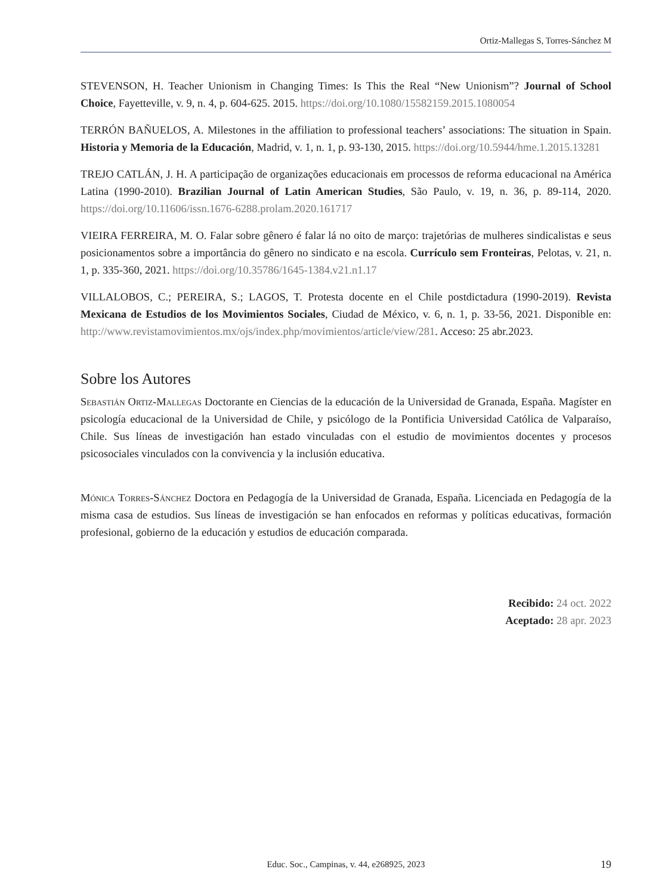Ortiz-Mallegas S, Torres-Sánchez M
STEVENSON, H. Teacher Unionism in Changing Times: Is This the Real “New Unionism”? Journal of School Choice, Fayetteville, v. 9, n. 4, p. 604-625. 2015. https://doi.org/10.1080/15582159.2015.1080054
TERRÓN BAÑUELOS, A. Milestones in the affiliation to professional teachers’ associations: The situation in Spain. Historia y Memoria de la Educación, Madrid, v. 1, n. 1, p. 93-130, 2015. https://doi.org/10.5944/hme.1.2015.13281
TREJO CATLÁN, J. H. A participação de organizações educacionais em processos de reforma educacional na América Latina (1990-2010). Brazilian Journal of Latin American Studies, São Paulo, v. 19, n. 36, p. 89-114, 2020. https://doi.org/10.11606/issn.1676-6288.prolam.2020.161717
VIEIRA FERREIRA, M. O. Falar sobre gênero é falar lá no oito de março: trajetórias de mulheres sindicalistas e seus posicionamentos sobre a importância do gênero no sindicato e na escola. Currículo sem Fronteiras, Pelotas, v. 21, n. 1, p. 335-360, 2021. https://doi.org/10.35786/1645-1384.v21.n1.17
VILLALOBOS, C.; PEREIRA, S.; LAGOS, T. Protesta docente en el Chile postdictadura (1990-2019). Revista Mexicana de Estudios de los Movimientos Sociales, Ciudad de México, v. 6, n. 1, p. 33-56, 2021. Disponible en: http://www.revistamovimientos.mx/ojs/index.php/movimientos/article/view/281. Acceso: 25 abr.2023.
Sobre los Autores
Sebastián Ortiz-Mallegas Doctorante en Ciencias de la educación de la Universidad de Granada, España. Magíster en psicología educacional de la Universidad de Chile, y psicólogo de la Pontificia Universidad Católica de Valparaíso, Chile. Sus líneas de investigación han estado vinculadas con el estudio de movimientos docentes y procesos psicosociales vinculados con la convivencia y la inclusión educativa.
Mónica Torres-Sánchez Doctora en Pedagogía de la Universidad de Granada, España. Licenciada en Pedagogía de la misma casa de estudios. Sus líneas de investigación se han enfocados en reformas y políticas educativas, formación profesional, gobierno de la educación y estudios de educación comparada.
Recibido: 24 oct. 2022
Aceptado: 28 apr. 2023
Educ. Soc., Campinas, v. 44, e268925, 2023
19